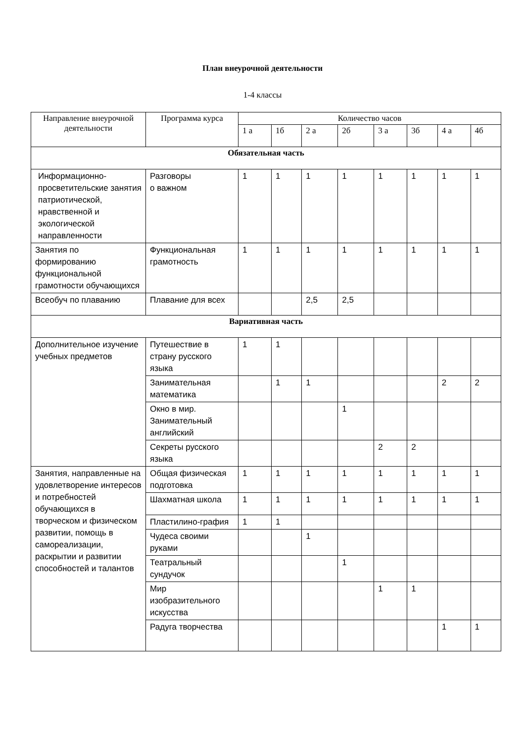План внеурочной деятельности
1-4 классы
| Направление внеурочной деятельности | Программа курса | Количество часов | | | | | | | |
| --- | --- | --- | --- | --- | --- | --- | --- | --- | --- |
| | | 1 а | 1б | 2 а | 2б | 3 а | 3б | 4 а | 4б |
| Обязательная часть | | | | | | | | | |
| Информационно-просветительские занятия патриотической, нравственной и экологической направленности | Разговоры о важном | 1 | 1 | 1 | 1 | 1 | 1 | 1 | 1 |
| Занятия по формированию функциональной грамотности обучающихся | Функциональная грамотность | 1 | 1 | 1 | 1 | 1 | 1 | 1 | 1 |
| Всеобуч по плаванию | Плавание для всех | | | 2,5 | 2,5 | | | | |
| Вариативная часть | | | | | | | | | |
| Дополнительное изучение учебных предметов | Путешествие в страну русского языка | 1 | 1 | | | | | | |
| | Занимательная математика | | 1 | 1 | | | | 2 | 2 |
| | Окно в мир. Занимательный английский | | | | 1 | | | | |
| | Секреты русского языка | | | | | 2 | 2 | | |
| Занятия, направленные на удовлетворение интересов и потребностей обучающихся в творческом и физическом развитии, помощь в самореализации, раскрытии и развитии способностей и талантов | Общая физическая подготовка | 1 | 1 | 1 | 1 | 1 | 1 | 1 | 1 |
| | Шахматная школа | 1 | 1 | 1 | 1 | 1 | 1 | 1 | 1 |
| | Пластилино-графия | 1 | 1 | | | | | | |
| | Чудеса своими руками | | | 1 | | | | | |
| | Театральный сундучок | | | | 1 | | | | |
| | Мир изобразительного искусства | | | | | 1 | 1 | | |
| | Радуга творчества | | | | | | | 1 | 1 |